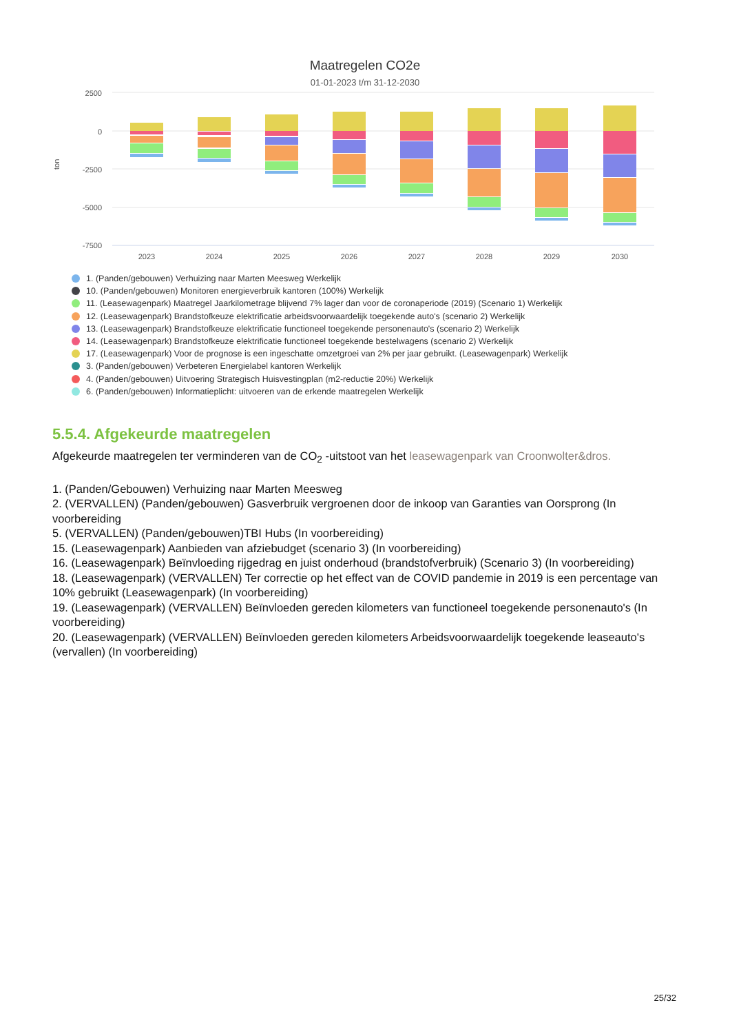Maatregelen CO2e
01-01-2023 t/m 31-12-2030
2500
0
-2500
-5000
-7500
ton
2023
2024
2025
2026
2027
2028
2029
2030
1. (Panden/gebouwen) Verhuizing naar Marten Meesweg Werkelijk
10. (Panden/gebouwen) Monitoren energieverbruik kantoren (100%) Werkelijk
11. (Leasewagenpark) Maatregel Jaarkilometrage blijvend 7% lager dan voor de coronaperiode (2019) (Scenario 1) Werkelijk
12. (Leasewagenpark) Brandstofkeuze elektrificatie arbeidsvoorwaardelijk toegekende auto's (scenario 2) Werkelijk
13. (Leasewagenpark) Brandstofkeuze elektrificatie functioneel toegekende personenauto's (scenario 2) Werkelijk
14. (Leasewagenpark) Brandstofkeuze elektrificatie functioneel toegekende bestelwagens (scenario 2) Werkelijk
17. (Leasewagenpark) Voor de prognose is een ingeschatte omzetgroei van 2% per jaar gebruikt. (Leasewagenpark) Werkelijk
3. (Panden/gebouwen) Verbeteren Energielabel kantoren Werkelijk
4. (Panden/gebouwen) Uitvoering Strategisch Huisvestingplan (m2-reductie 20%) Werkelijk
6. (Panden/gebouwen) Informatieplicht: uitvoeren van de erkende maatregelen Werkelijk
5.5.4. Afgekeurde maatregelen
Afgekeurde maatregelen ter verminderen van de CO<sub>2</sub> -uitstoot van het leasewagenpark van Croonwolter&dros.
1. (Panden/Gebouwen) Verhuizing naar Marten Meesweg
2. (VERVALLEN) (Panden/gebouwen) Gasverbruik vergroenen door de inkoop van Garanties van Oorsprong (In voorbereiding
5. (VERVALLEN) (Panden/gebouwen)TBI Hubs (In voorbereiding)
15. (Leasewagenpark) Aanbieden van afziebudget (scenario 3) (In voorbereiding)
16. (Leasewagenpark) Beïnvloeding rijgedrag en juist onderhoud (brandstofverbruik) (Scenario 3) (In voorbereiding)
18. (Leasewagenpark) (VERVALLEN) Ter correctie op het effect van de COVID pandemie in 2019 is een percentage van 10% gebruikt (Leasewagenpark) (In voorbereiding)
19. (Leasewagenpark) (VERVALLEN) Beïnvloeden gereden kilometers van functioneel toegekende personenauto's (In voorbereiding)
20. (Leasewagenpark) (VERVALLEN) Beïnvloeden gereden kilometers Arbeidsvoorwaardelijk toegekende leaseauto's (vervallen) (In voorbereiding)
25/32